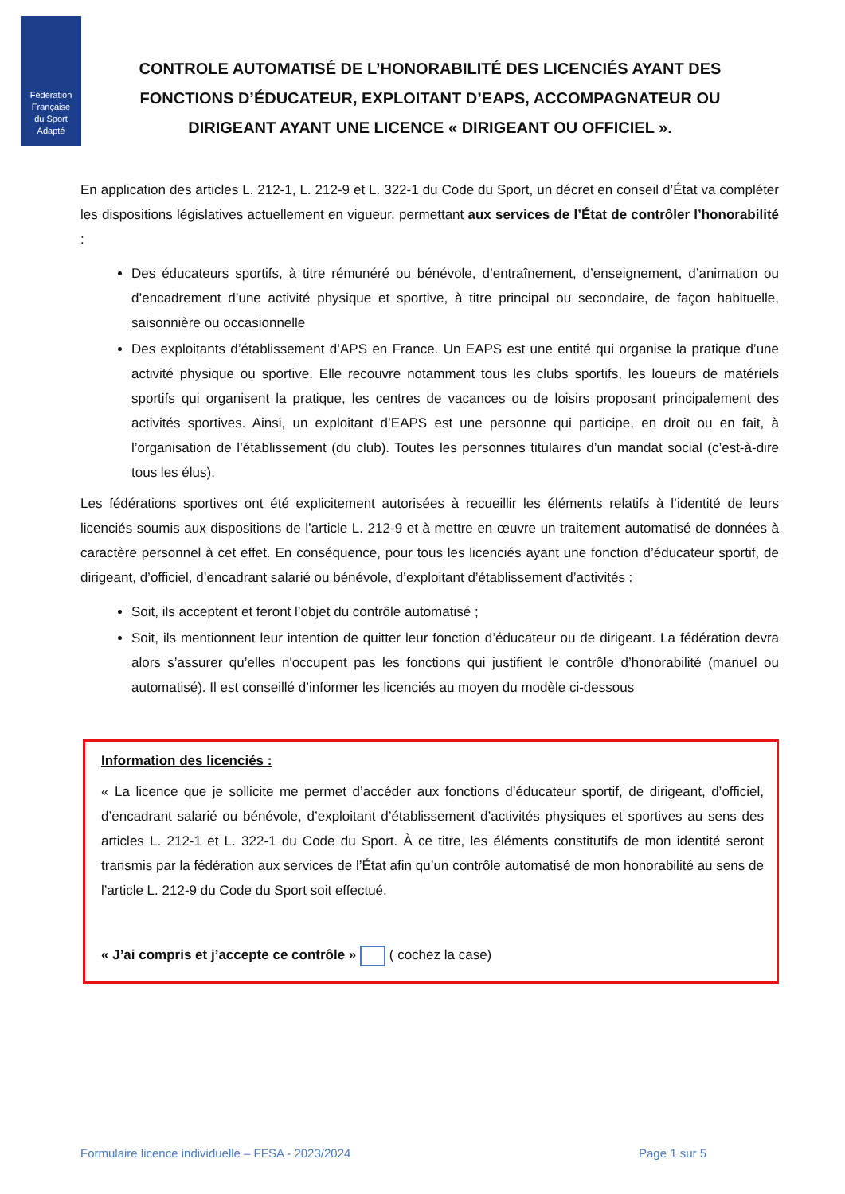Fédération
Française
du Sport
Adapté
CONTROLE AUTOMATISÉ DE L’HONORABILITÉ DES LICENCIÉS AYANT DES FONCTIONS D’ÉDUCATEUR, EXPLOITANT D’EAPS, ACCOMPAGNATEUR OU DIRIGEANT AYANT UNE LICENCE « DIRIGEANT OU OFFICIEL ».
En application des articles L. 212-1, L. 212-9 et L. 322-1 du Code du Sport, un décret en conseil d’État va compléter les dispositions législatives actuellement en vigueur, permettant aux services de l’État de contrôler l’honorabilité :
Des éducateurs sportifs, à titre rémunéré ou bénévole, d’entraînement, d’enseignement, d’animation ou d’encadrement d’une activité physique et sportive, à titre principal ou secondaire, de façon habituelle, saisonnière ou occasionnelle
Des exploitants d’établissement d’APS en France. Un EAPS est une entité qui organise la pratique d’une activité physique ou sportive. Elle recouvre notamment tous les clubs sportifs, les loueurs de matériels sportifs qui organisent la pratique, les centres de vacances ou de loisirs proposant principalement des activités sportives. Ainsi, un exploitant d’EAPS est une personne qui participe, en droit ou en fait, à l’organisation de l’établissement (du club). Toutes les personnes titulaires d’un mandat social (c’est-à-dire tous les élus).
Les fédérations sportives ont été explicitement autorisées à recueillir les éléments relatifs à l’identité de leurs licenciés soumis aux dispositions de l’article L. 212-9 et à mettre en œuvre un traitement automatisé de données à caractère personnel à cet effet. En conséquence, pour tous les licenciés ayant une fonction d’éducateur sportif, de dirigeant, d’officiel, d’encadrant salarié ou bénévole, d’exploitant d’établissement d’activités :
Soit, ils acceptent et feront l’objet du contrôle automatisé ;
Soit, ils mentionnent leur intention de quitter leur fonction d’éducateur ou de dirigeant. La fédération devra alors s’assurer qu’elles n'occupent pas les fonctions qui justifient le contrôle d’honorabilité (manuel ou automatisé). Il est conseillé d’informer les licenciés au moyen du modèle ci-dessous
Information des licenciés :
« La licence que je sollicite me permet d’accéder aux fonctions d’éducateur sportif, de dirigeant, d’officiel, d’encadrant salarié ou bénévole, d’exploitant d’établissement d’activités physiques et sportives au sens des articles L. 212-1 et L. 322-1 du Code du Sport. À ce titre, les éléments constitutifs de mon identité seront transmis par la fédération aux services de l’État afin qu’un contrôle automatisé de mon honorabilité au sens de l’article L. 212-9 du Code du Sport soit effectué.
« J’ai compris et j’accepte ce contrôle » ( cochez la case)
Formulaire licence individuelle – FFSA - 2023/2024 Page 1 sur 5